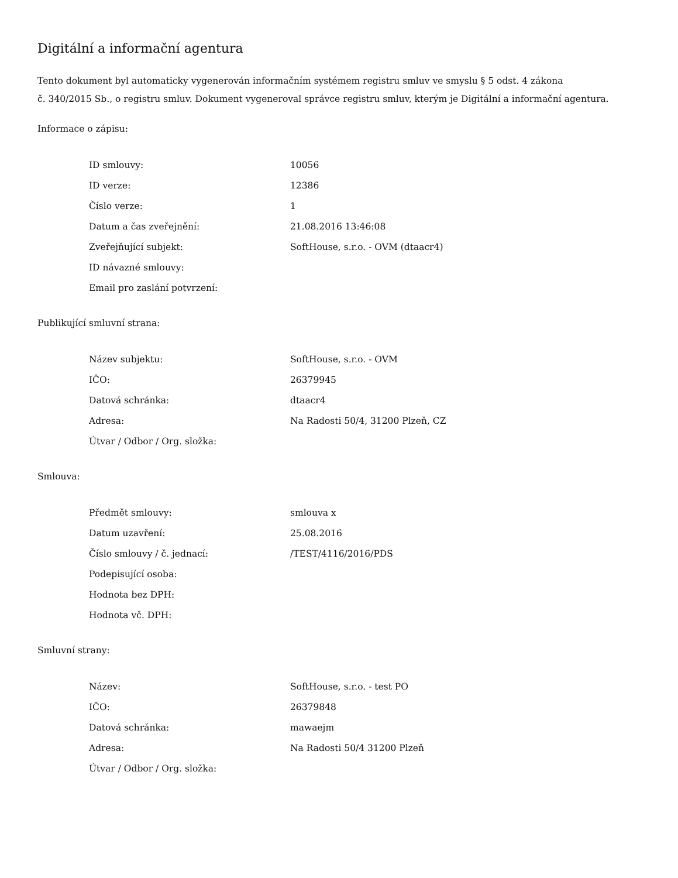Digitální a informační agentura
Tento dokument byl automaticky vygenerován informačním systémem registru smluv ve smyslu § 5 odst. 4 zákona
č. 340/2015 Sb., o registru smluv. Dokument vygeneroval správce registru smluv, kterým je Digitální a informační agentura.
Informace o zápisu:
| ID smlouvy: | 10056 |
| ID verze: | 12386 |
| Číslo verze: | 1 |
| Datum a čas zveřejnění: | 21.08.2016 13:46:08 |
| Zveřejňující subjekt: | SoftHouse, s.r.o. - OVM (dtaacr4) |
| ID návazné smlouvy: | |
| Email pro zaslání potvrzení: | |
Publikující smluvní strana:
| Název subjektu: | SoftHouse, s.r.o. - OVM |
| IČO: | 26379945 |
| Datová schránka: | dtaacr4 |
| Adresa: | Na Radosti 50/4, 31200 Plzeň, CZ |
| Útvar / Odbor / Org. složka: | |
Smlouva:
| Předmět smlouvy: | smlouva x |
| Datum uzavření: | 25.08.2016 |
| Číslo smlouvy / č. jednací: | /TEST/4116/2016/PDS |
| Podepisující osoba: | |
| Hodnota bez DPH: | |
| Hodnota vč. DPH: | |
Smluvní strany:
| Název: | SoftHouse, s.r.o. - test PO |
| IČO: | 26379848 |
| Datová schránka: | mawaejm |
| Adresa: | Na Radosti 50/4 31200 Plzeň |
| Útvar / Odbor / Org. složka: | |